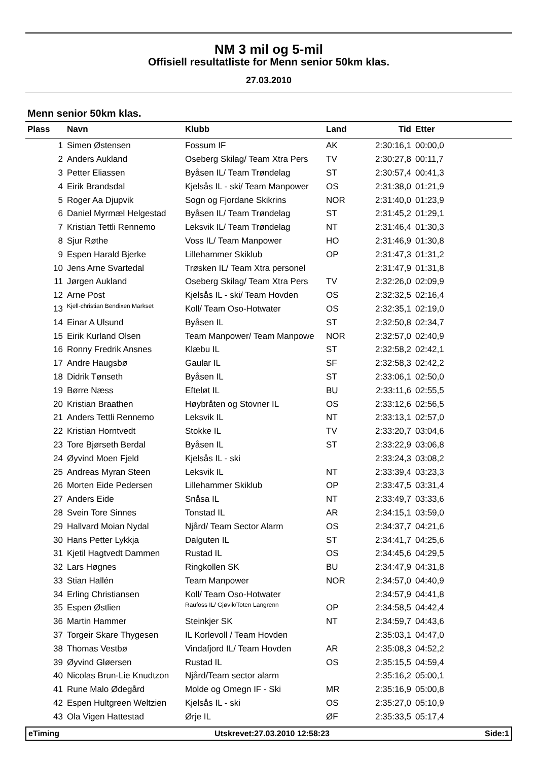NM 3 mil og 5-mil
Offisiell resultatliste for Menn senior 50km klas.
27.03.2010
Menn senior 50km klas.
| Plass | Navn | Klubb | Land | Tid | Etter |
| --- | --- | --- | --- | --- | --- |
| 1 | Simen Østensen | Fossum IF | AK | 2:30:16,1 | 00:00,0 |
| 2 | Anders Aukland | Oseberg Skilag/ Team Xtra Pers | TV | 2:30:27,8 | 00:11,7 |
| 3 | Petter Eliassen | Byåsen IL/ Team Trøndelag | ST | 2:30:57,4 | 00:41,3 |
| 4 | Eirik Brandsdal | Kjelsås IL - ski/ Team Manpower | OS | 2:31:38,0 | 01:21,9 |
| 5 | Roger Aa Djupvik | Sogn og Fjordane Skikrins | NOR | 2:31:40,0 | 01:23,9 |
| 6 | Daniel Myrmæl Helgestad | Byåsen IL/ Team Trøndelag | ST | 2:31:45,2 | 01:29,1 |
| 7 | Kristian Tettli Rennemo | Leksvik IL/ Team Trøndelag | NT | 2:31:46,4 | 01:30,3 |
| 8 | Sjur Røthe | Voss IL/ Team Manpower | HO | 2:31:46,9 | 01:30,8 |
| 9 | Espen Harald Bjerke | Lillehammer Skiklub | OP | 2:31:47,3 | 01:31,2 |
| 10 | Jens Arne Svartedal | Trøsken IL/ Team Xtra personel | | 2:31:47,9 | 01:31,8 |
| 11 | Jørgen Aukland | Oseberg Skilag/ Team Xtra Pers | TV | 2:32:26,0 | 02:09,9 |
| 12 | Arne Post | Kjelsås IL - ski/ Team Hovden | OS | 2:32:32,5 | 02:16,4 |
| 13 | Kjell-christian Bendixen Markset | Koll/ Team Oso-Hotwater | OS | 2:32:35,1 | 02:19,0 |
| 14 | Einar A Ulsund | Byåsen IL | ST | 2:32:50,8 | 02:34,7 |
| 15 | Eirik Kurland Olsen | Team Manpower/ Team Manpowe | NOR | 2:32:57,0 | 02:40,9 |
| 16 | Ronny Fredrik Ansnes | Klæbu IL | ST | 2:32:58,2 | 02:42,1 |
| 17 | Andre Haugsbø | Gaular IL | SF | 2:32:58,3 | 02:42,2 |
| 18 | Didrik Tønseth | Byåsen IL | ST | 2:33:06,1 | 02:50,0 |
| 19 | Børre Næss | Efteløt IL | BU | 2:33:11,6 | 02:55,5 |
| 20 | Kristian Braathen | Høybråten og Stovner IL | OS | 2:33:12,6 | 02:56,5 |
| 21 | Anders Tettli Rennemo | Leksvik IL | NT | 2:33:13,1 | 02:57,0 |
| 22 | Kristian Horntvedt | Stokke IL | TV | 2:33:20,7 | 03:04,6 |
| 23 | Tore Bjørseth Berdal | Byåsen IL | ST | 2:33:22,9 | 03:06,8 |
| 24 | Øyvind Moen Fjeld | Kjelsås IL - ski | | 2:33:24,3 | 03:08,2 |
| 25 | Andreas Myran Steen | Leksvik IL | NT | 2:33:39,4 | 03:23,3 |
| 26 | Morten Eide Pedersen | Lillehammer Skiklub | OP | 2:33:47,5 | 03:31,4 |
| 27 | Anders Eide | Snåsa IL | NT | 2:33:49,7 | 03:33,6 |
| 28 | Svein Tore Sinnes | Tonstad IL | AR | 2:34:15,1 | 03:59,0 |
| 29 | Hallvard Moian Nydal | Njård/ Team Sector Alarm | OS | 2:34:37,7 | 04:21,6 |
| 30 | Hans Petter Lykkja | Dalguten IL | ST | 2:34:41,7 | 04:25,6 |
| 31 | Kjetil Hagtvedt Dammen | Rustad IL | OS | 2:34:45,6 | 04:29,5 |
| 32 | Lars Høgnes | Ringkollen SK | BU | 2:34:47,9 | 04:31,8 |
| 33 | Stian Hallén | Team Manpower | NOR | 2:34:57,0 | 04:40,9 |
| 34 | Erling Christiansen | Koll/ Team Oso-Hotwater | | 2:34:57,9 | 04:41,8 |
| 35 | Espen Østlien | Raufoss IL/ Gjøvik/Toten Langrenn | OP | 2:34:58,5 | 04:42,4 |
| 36 | Martin Hammer | Steinkjer SK | NT | 2:34:59,7 | 04:43,6 |
| 37 | Torgeir Skare Thygesen | IL Korlevoll / Team Hovden | | 2:35:03,1 | 04:47,0 |
| 38 | Thomas Vestbø | Vindafjord IL/ Team Hovden | AR | 2:35:08,3 | 04:52,2 |
| 39 | Øyvind Gløersen | Rustad IL | OS | 2:35:15,5 | 04:59,4 |
| 40 | Nicolas Brun-Lie Knudtzon | Njård/Team sector alarm | | 2:35:16,2 | 05:00,1 |
| 41 | Rune Malo Ødegård | Molde og Omegn IF - Ski | MR | 2:35:16,9 | 05:00,8 |
| 42 | Espen Hultgreen Weltzien | Kjelsås IL - ski | OS | 2:35:27,0 | 05:10,9 |
| 43 | Ola Vigen Hattestad | Ørje IL | ØF | 2:35:33,5 | 05:17,4 |
eTiming Utskrevet:27.03.2010 12:58:23 Side:1